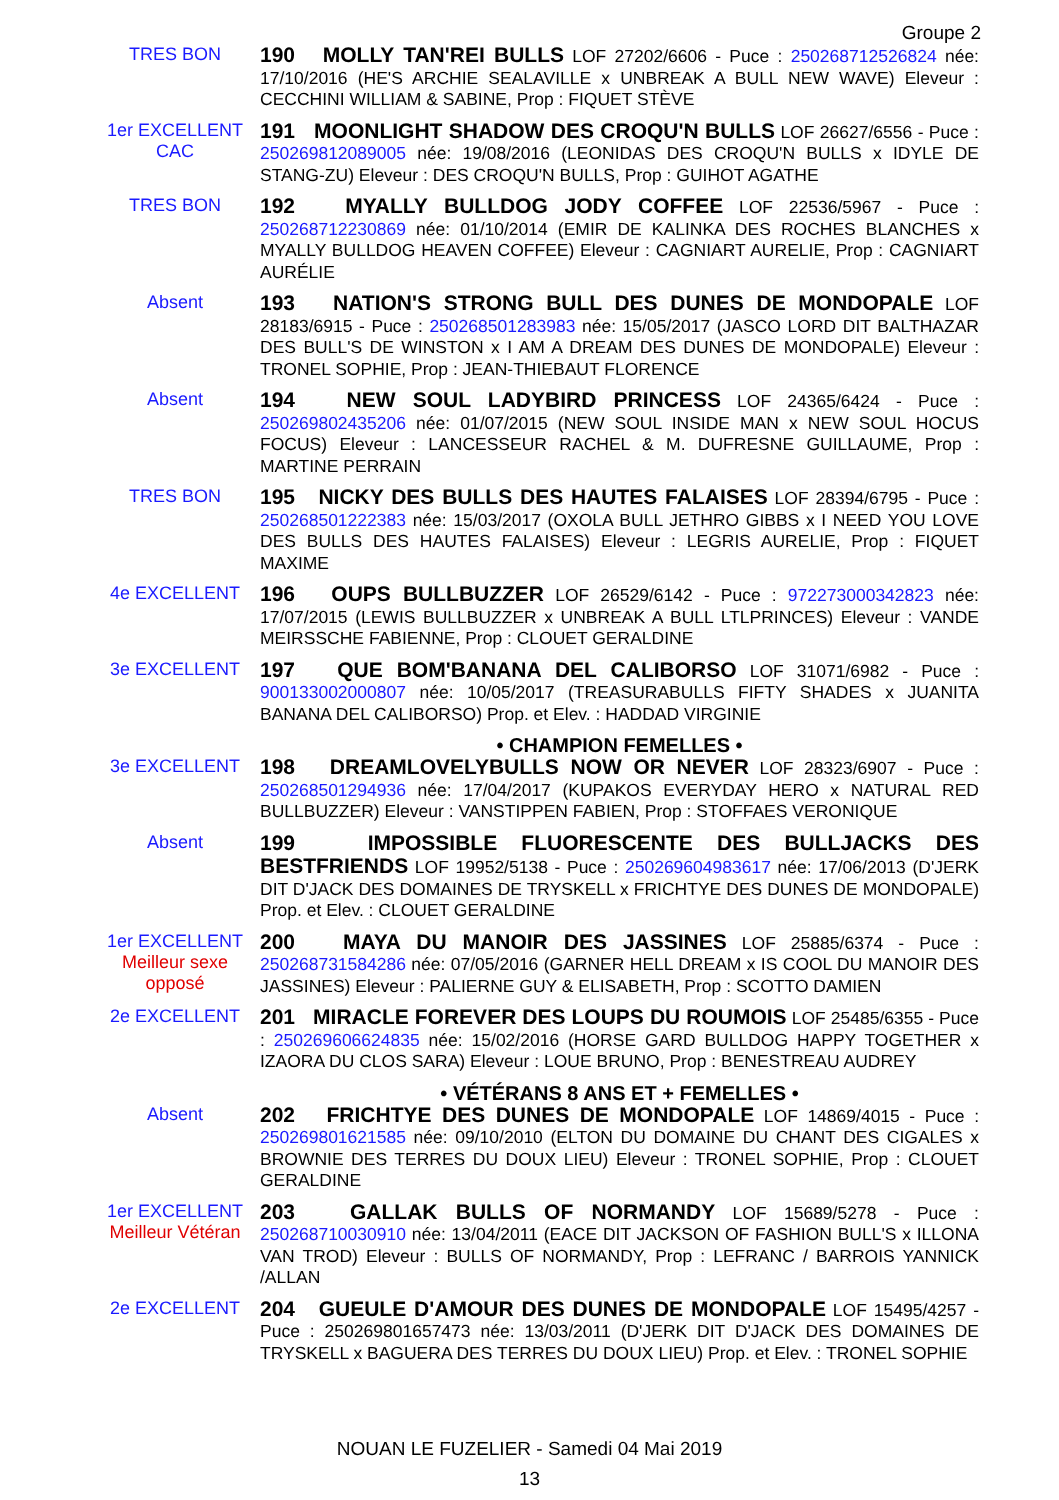Groupe 2
TRES BON
190 MOLLY TAN'REI BULLS LOF 27202/6606 - Puce : 250268712526824 née: 17/10/2016 (HE'S ARCHIE SEALAVILLE x UNBREAK A BULL NEW WAVE) Eleveur : CECCHINI WILLIAM & SABINE, Prop : FIQUET STÈVE
1er EXCELLENT
CAC
191 MOONLIGHT SHADOW DES CROQU'N BULLS LOF 26627/6556 - Puce : 250269812089005 née: 19/08/2016 (LEONIDAS DES CROQU'N BULLS x IDYLE DE STANG-ZU) Eleveur : DES CROQU'N BULLS, Prop : GUIHOT AGATHE
TRES BON
192 MYALLY BULLDOG JODY COFFEE LOF 22536/5967 - Puce : 250268712230869 née: 01/10/2014 (EMIR DE KALINKA DES ROCHES BLANCHES x MYALLY BULLDOG HEAVEN COFFEE) Eleveur : CAGNIART AURELIE, Prop : CAGNIART AURÉLIE
Absent
193 NATION'S STRONG BULL DES DUNES DE MONDOPALE LOF 28183/6915 - Puce : 250268501283983 née: 15/05/2017 (JASCO LORD DIT BALTHAZAR DES BULL'S DE WINSTON x I AM A DREAM DES DUNES DE MONDOPALE) Eleveur : TRONEL SOPHIE, Prop : JEAN-THIEBAUT FLORENCE
Absent
194 NEW SOUL LADYBIRD PRINCESS LOF 24365/6424 - Puce : 250269802435206 née: 01/07/2015 (NEW SOUL INSIDE MAN x NEW SOUL HOCUS FOCUS) Eleveur : LANCESSEUR RACHEL & M. DUFRESNE GUILLAUME, Prop : MARTINE PERRAIN
TRES BON
195 NICKY DES BULLS DES HAUTES FALAISES LOF 28394/6795 - Puce : 250268501222383 née: 15/03/2017 (OXOLA BULL JETHRO GIBBS x I NEED YOU LOVE DES BULLS DES HAUTES FALAISES) Eleveur : LEGRIS AURELIE, Prop : FIQUET MAXIME
4e EXCELLENT
196 OUPS BULLBUZZER LOF 26529/6142 - Puce : 972273000342823 née: 17/07/2015 (LEWIS BULLBUZZER x UNBREAK A BULL LTLPRINCES) Eleveur : VANDE MEIRSSCHE FABIENNE, Prop : CLOUET GERALDINE
3e EXCELLENT
197 QUE BOM'BANANA DEL CALIBORSO LOF 31071/6982 - Puce : 900133002000807 née: 10/05/2017 (TREASURABULLS FIFTY SHADES x JUANITA BANANA DEL CALIBORSO) Prop. et Elev. : HADDAD VIRGINIE
• CHAMPION FEMELLES •
3e EXCELLENT
198 DREAMLOVELYBULLS NOW OR NEVER LOF 28323/6907 - Puce : 250268501294936 née: 17/04/2017 (KUPAKOS EVERYDAY HERO x NATURAL RED BULLBUZZER) Eleveur : VANSTIPPEN FABIEN, Prop : STOFFAES VERONIQUE
Absent
199 IMPOSSIBLE FLUORESCENTE DES BULLJACKS DES BESTFRIENDS LOF 19952/5138 - Puce : 250269604983617 née: 17/06/2013 (D'JERK DIT D'JACK DES DOMAINES DE TRYSKELL x FRICHTYE DES DUNES DE MONDOPALE) Prop. et Elev. : CLOUET GERALDINE
1er EXCELLENT
Meilleur sexe opposé
200 MAYA DU MANOIR DES JASSINES LOF 25885/6374 - Puce : 250268731584286 née: 07/05/2016 (GARNER HELL DREAM x IS COOL DU MANOIR DES JASSINES) Eleveur : PALIERNE GUY & ELISABETH, Prop : SCOTTO DAMIEN
2e EXCELLENT
201 MIRACLE FOREVER DES LOUPS DU ROUMOIS LOF 25485/6355 - Puce : 250269606624835 née: 15/02/2016 (HORSE GARD BULLDOG HAPPY TOGETHER x IZAORA DU CLOS SARA) Eleveur : LOUE BRUNO, Prop : BENESTREAU AUDREY
• VÉTÉRANS 8 ANS ET + FEMELLES •
Absent
202 FRICHTYE DES DUNES DE MONDOPALE LOF 14869/4015 - Puce : 250269801621585 née: 09/10/2010 (ELTON DU DOMAINE DU CHANT DES CIGALES x BROWNIE DES TERRES DU DOUX LIEU) Eleveur : TRONEL SOPHIE, Prop : CLOUET GERALDINE
1er EXCELLENT
Meilleur Vétéran
203 GALLAK BULLS OF NORMANDY LOF 15689/5278 - Puce : 250268710030910 née: 13/04/2011 (EACE DIT JACKSON OF FASHION BULL'S x ILLONA VAN TROD) Eleveur : BULLS OF NORMANDY, Prop : LEFRANC / BARROIS YANNICK /ALLAN
2e EXCELLENT
204 GUEULE D'AMOUR DES DUNES DE MONDOPALE LOF 15495/4257 - Puce : 250269801657473 née: 13/03/2011 (D'JERK DIT D'JACK DES DOMAINES DE TRYSKELL x BAGUERA DES TERRES DU DOUX LIEU) Prop. et Elev. : TRONEL SOPHIE
NOUAN LE FUZELIER - Samedi 04 Mai 2019
13